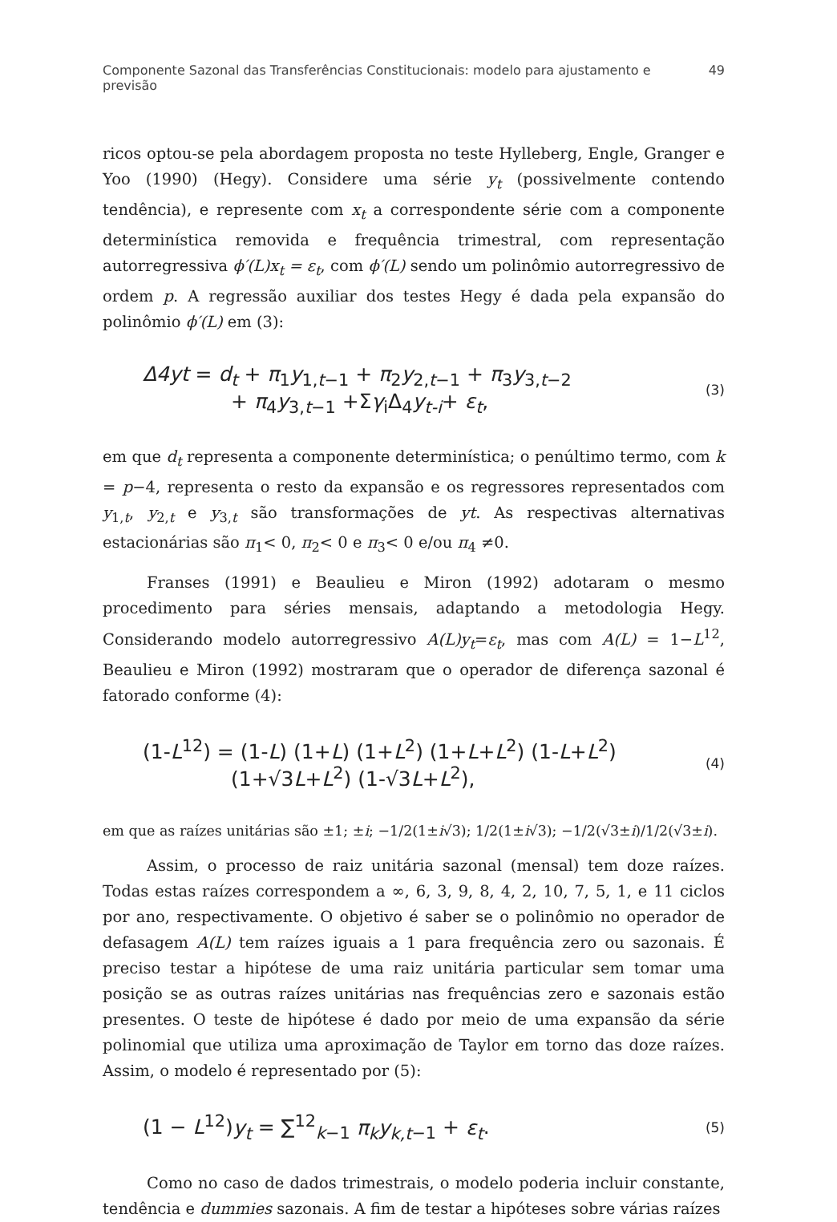Componente Sazonal das Transferências Constitucionais: modelo para ajustamento e previsão 49
ricos optou-se pela abordagem proposta no teste Hylleberg, Engle, Granger e Yoo (1990) (Hegy). Considere uma série y<sub>t</sub> (possivelmente contendo tendência), e represente com x<sub>t</sub> a correspondente série com a componente determinística removida e frequência trimestral, com representação autorregressiva ϕ′(L)x<sub>t</sub> = ε<sub>t</sub>, com ϕ′(L) sendo um polinômio autorregressivo de ordem p. A regressão auxiliar dos testes Hegy é dada pela expansão do polinômio ϕ′(L) em (3):
Δ4yt = d<sub>t</sub> + π<sub>1</sub>y<sub>1,t−1</sub> + π<sub>2</sub>y<sub>2,t−1</sub> + π<sub>3</sub>y<sub>3,t−2</sub>
+ π<sub>4</sub>y<sub>3,t−1</sub> +Σγ<sub>i</sub>Δ<sub>4</sub>y<sub>t-i</sub>+ ε<sub>t</sub>,
(3)
em que d<sub>t</sub> representa a componente determinística; o penúltimo termo, com k = p−4, representa o resto da expansão e os regressores representados com y<sub>1,t</sub>, y<sub>2,t</sub> e y<sub>3,t</sub> são transformações de yt. As respectivas alternativas estacionárias são π<sub>1</sub>< 0, π<sub>2</sub>< 0 e π<sub>3</sub>< 0 e/ou π<sub>4</sub> ≠0.
Franses (1991) e Beaulieu e Miron (1992) adotaram o mesmo procedimento para séries mensais, adaptando a metodologia Hegy. Considerando modelo autorregressivo A(L)y<sub>t</sub>=ε<sub>t</sub>, mas com A(L) = 1−L<sup>12</sup>, Beaulieu e Miron (1992) mostraram que o operador de diferença sazonal é fatorado conforme (4):
(1-L<sup>12</sup>) = (1-L) (1+L) (1+L<sup>2</sup>) (1+L+L<sup>2</sup>) (1-L+L<sup>2</sup>)
(1+√3L+L<sup>2</sup>) (1-√3L+L<sup>2</sup>),
(4)
em que as raízes unitárias são ±1; ±i; −1/2(1±i√3); 1/2(1±i√3); −1/2(√3±i)/1/2(√3±i).
Assim, o processo de raiz unitária sazonal (mensal) tem doze raízes. Todas estas raízes correspondem a ∞, 6, 3, 9, 8, 4, 2, 10, 7, 5, 1, e 11 ciclos por ano, respectivamente. O objetivo é saber se o polinômio no operador de defasagem A(L) tem raízes iguais a 1 para frequência zero ou sazonais. É preciso testar a hipótese de uma raiz unitária particular sem tomar uma posição se as outras raízes unitárias nas frequências zero e sazonais estão presentes. O teste de hipótese é dado por meio de uma expansão da série polinomial que utiliza uma aproximação de Taylor em torno das doze raízes. Assim, o modelo é representado por (5):
(1 − L<sup>12</sup>)y<sub>t</sub> = ∑<sup>12</sup><sub>k−1</sub> π<sub>k</sub>y<sub>k,t</sub><sub>−1</sub> + ε<sub>t</sub>.
(5)
Como no caso de dados trimestrais, o modelo poderia incluir constante, tendência e dummies sazonais. A fim de testar a hipóteses sobre várias raízes